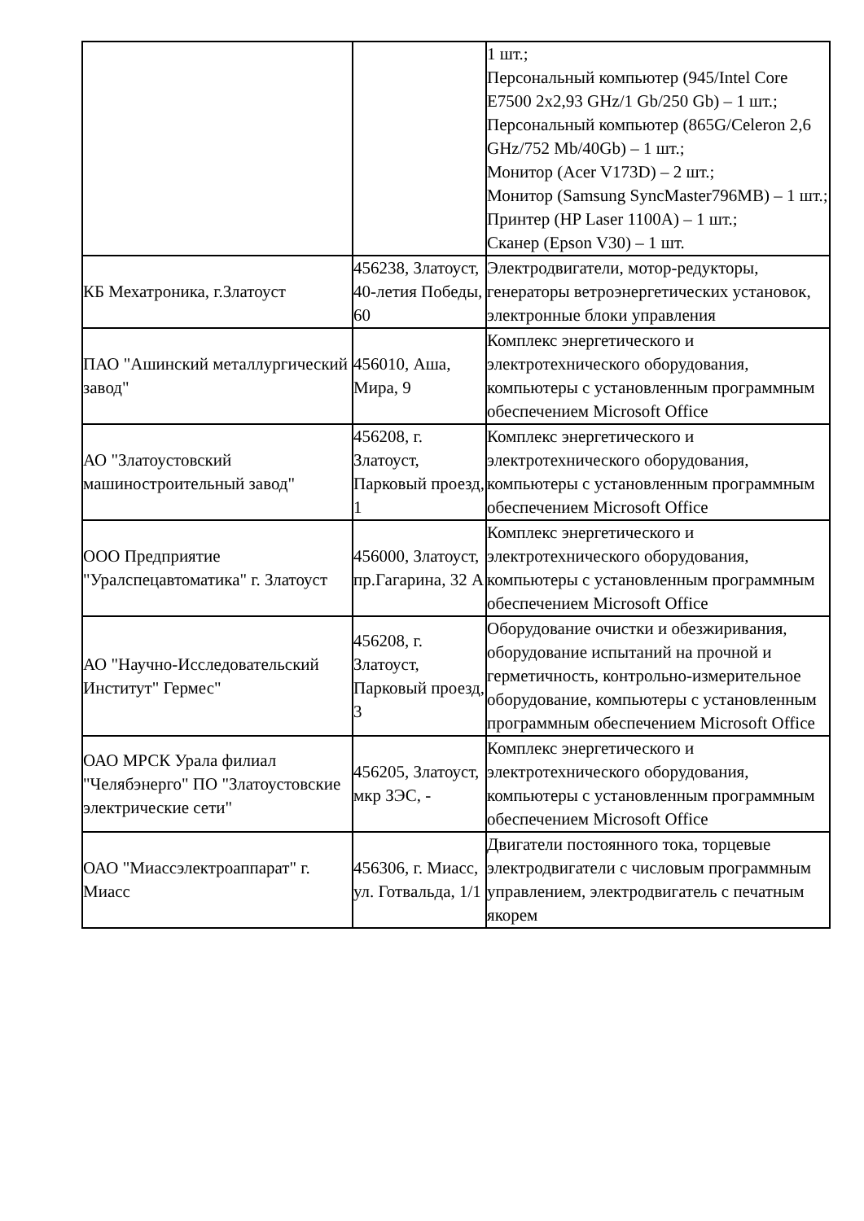| | | 1 шт.; Персональный компьютер (945/Intel Core E7500 2x2,93 GHz/1 Gb/250 Gb) – 1 шт.; Персональный компьютер (865G/Celeron 2,6 GHz/752 Mb/40Gb) – 1 шт.; Монитор (Acer V173D) – 2 шт.; Монитор (Samsung SyncMaster796MB) – 1 шт.; Принтер (HP Laser 1100A) – 1 шт.; Сканер (Epson V30) – 1 шт. |
| КБ Мехатроника, г.Златоуст | 456238, Златоуст, 40-летия Победы, 60 | Электродвигатели, мотор-редукторы, генераторы ветроэнергетических установок, электронные блоки управления |
| ПАО "Ашинский металлургический завод" | 456010, Аша, Мира, 9 | Комплекс энергетического и электротехнического оборудования, компьютеры с установленным программным обеспечением Microsoft Office |
| АО "Златоустовский машиностроительный завод" | 456208, г. Златоуст, Парковый проезд, 1 | Комплекс энергетического и электротехнического оборудования, компьютеры с установленным программным обеспечением Microsoft Office |
| ООО Предприятие "Уралспецавтоматика" г. Златоуст | 456000, Златоуст, пр.Гагарина, 32 А | Комплекс энергетического и электротехнического оборудования, компьютеры с установленным программным обеспечением Microsoft Office |
| АО "Научно-Исследовательский Институт" Гермес" | 456208, г. Златоуст, Парковый проезд, 3 | Оборудование очистки и обезжиривания, оборудование испытаний на прочной и герметичность, контрольно-измерительное оборудование, компьютеры с установленным программным обеспечением Microsoft Office |
| ОАО МРСК Урала филиал "Челябэнерго" ПО "Златоустовские электрические сети" | 456205, Златоуст, мкр ЗЭС, - | Комплекс энергетического и электротехнического оборудования, компьютеры с установленным программным обеспечением Microsoft Office |
| ОАО "Миассэлектроаппарат" г. Миасс | 456306, г. Миасс, ул. Готвальда, 1/1 | Двигатели постоянного тока, торцевые электродвигатели с числовым программным управлением, электродвигатель с печатным якорем |